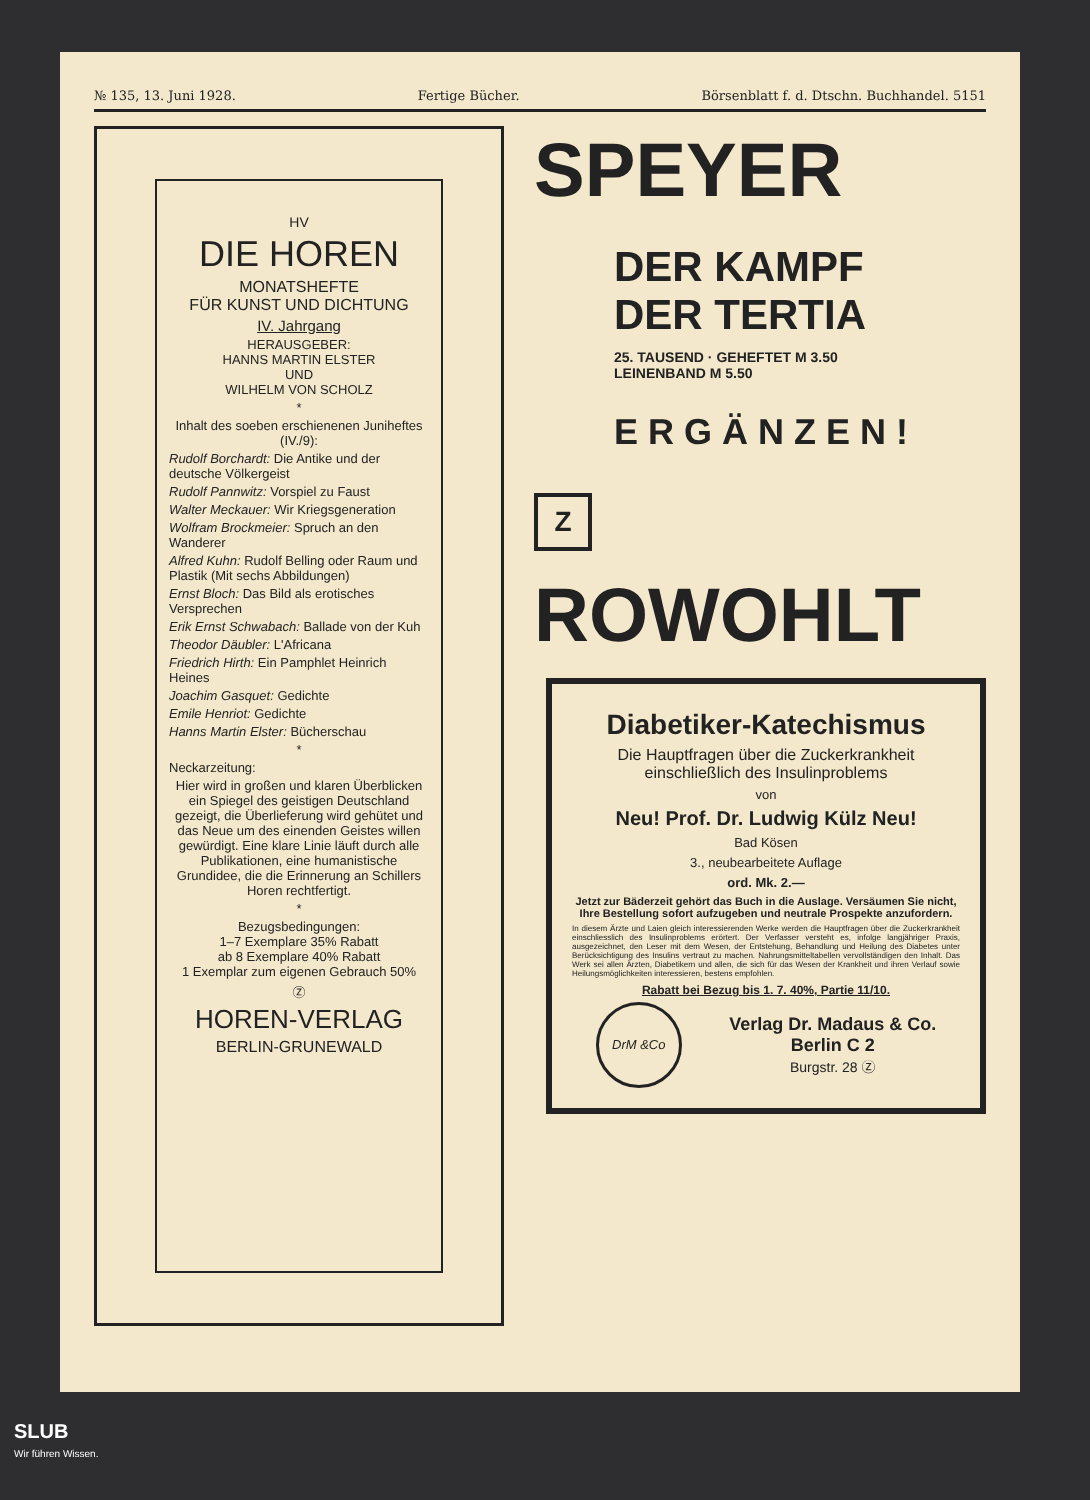№ 135, 13. Juni 1928. Fertige Bücher. Börsenblatt f. d. Dtschn. Buchhandel. 5151
HV
DIE HOREN
MONATSHEFTE
FÜR KUNST UND DICHTUNG
IV. Jahrgang
HERAUSGEBER:
HANNS MARTIN ELSTER
UND
WILHELM VON SCHOLZ
*
Inhalt des soeben erschienenen Juniheftes (IV./9):
Rudolf Borchardt: Die Antike und der deutsche Völkergeist
Rudolf Pannwitz: Vorspiel zu Faust
Walter Meckauer: Wir Kriegsgeneration
Wolfram Brockmeier: Spruch an den Wanderer
Alfred Kuhn: Rudolf Belling oder Raum und Plastik (Mit sechs Abbildungen)
Ernst Bloch: Das Bild als erotisches Versprechen
Erik Ernst Schwabach: Ballade von der Kuh
Theodor Däubler: L'Africana
Friedrich Hirth: Ein Pamphlet Heinrich Heines
Joachim Gasquet: Gedichte
Emile Henriot: Gedichte
Hanns Martin Elster: Bücherschau
*
Neckarzeitung:
Hier wird in großen und klaren Überblicken ein Spiegel des geistigen Deutschland gezeigt, die Überlieferung wird gehütet und das Neue um des einenden Geistes willen gewürdigt. Eine klare Linie läuft durch alle Publikationen, eine humanistische Grundidee, die die Erinnerung an Schillers Horen rechtfertigt.
*
Bezugsbedingungen:
1–7 Exemplare 35% Rabatt
ab 8 Exemplare 40% Rabatt
1 Exemplar zum eigenen Gebrauch 50%
Ⓩ
HOREN-VERLAG
BERLIN-GRUNEWALD
SPEYER
DER KAMPF
DER TERTIA
25. TAUSEND · GEHEFTET M 3.50
LEINENBAND M 5.50
ERGÄNZEN!
Z
ROWOHLT
Diabetiker-Katechismus
Die Hauptfragen über die Zuckerkrankheit einschließlich des Insulinproblems
von
Neu! Prof. Dr. Ludwig Külz Neu!
Bad Kösen
3., neubearbeitete Auflage
ord. Mk. 2.—
Jetzt zur Bäderzeit gehört das Buch in die Auslage. Versäumen Sie nicht, Ihre Bestellung sofort aufzugeben und neutrale Prospekte anzufordern.
In diesem Ärzte und Laien gleich interessierenden Werke werden die Hauptfragen über die Zuckerkrankheit einschliesslich des Insulinproblems erörtert. Der Verfasser versteht es, infolge langjähriger Praxis, ausgezeichnet, den Leser mit dem Wesen, der Entstehung, Behandlung und Heilung des Diabetes unter Berücksichtigung des Insulins vertraut zu machen. Nahrungsmitteltabellen vervollständigen den Inhalt. Das Werk sei allen Ärzten, Diabetikern und allen, die sich für das Wesen der Krankheit und ihren Verlauf sowie Heilungsmöglichkeiten interessieren, bestens empfohlen.
Rabatt bei Bezug bis 1. 7. 40%, Partie 11/10.
DrM &Co
Verlag Dr. Madaus & Co.
Berlin C 2
Burgstr. 28 Ⓩ
SLUB
Wir führen Wissen.